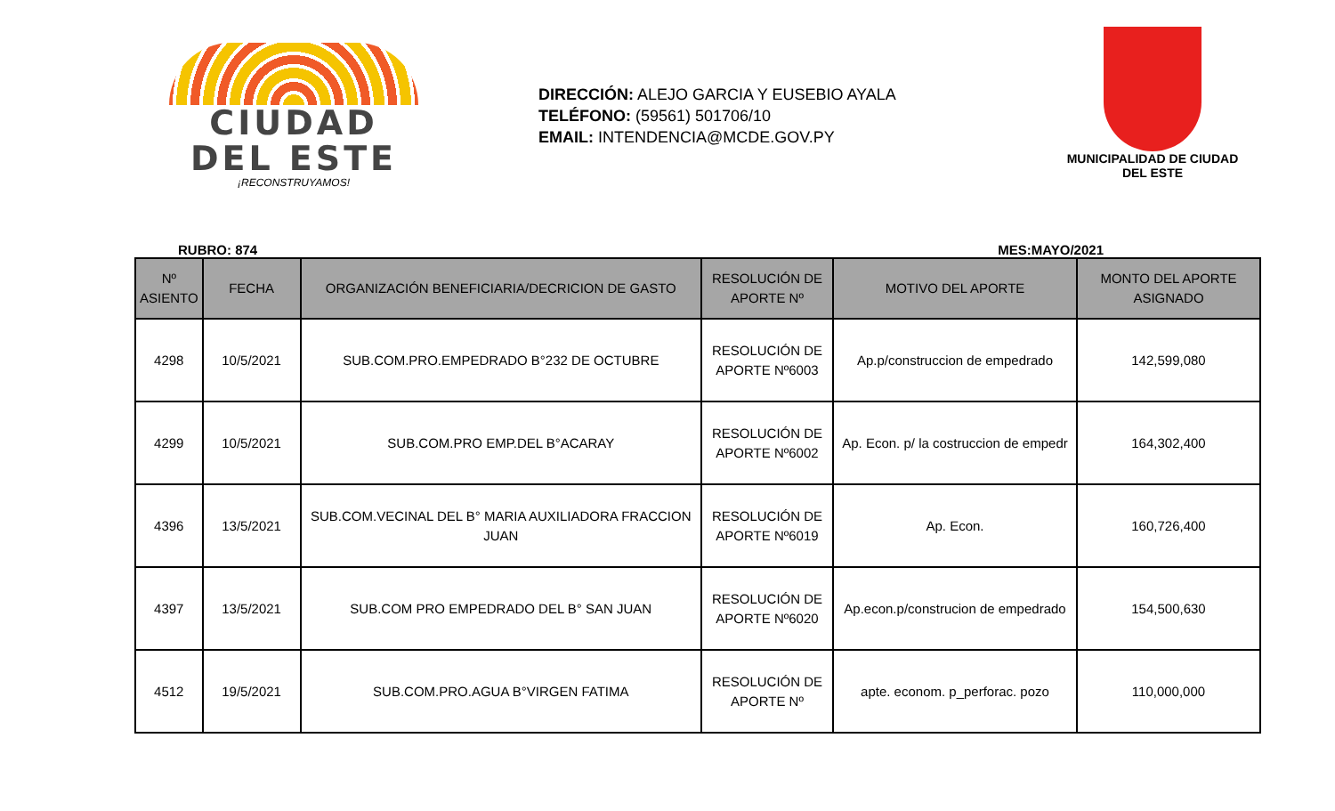CIUDAD
DEL ESTE
¡RECONSTRUYAMOS!
DIRECCIÓN: ALEJO GARCIA Y EUSEBIO AYALA
TELÉFONO: (59561) 501706/10
EMAIL: INTENDENCIA@MCDE.GOV.PY
MUNICIPALIDAD DE CIUDAD DEL ESTE
RUBRO: 874 MES:MAYO/2021
| Nº ASIENTO | FECHA | ORGANIZACIÓN BENEFICIARIA/DECRICION DE GASTO | RESOLUCIÓN DE APORTE Nº | MOTIVO DEL APORTE | MONTO DEL APORTE ASIGNADO |
| --- | --- | --- | --- | --- | --- |
| 4298 | 10/5/2021 | SUB.COM.PRO.EMPEDRADO B°232 DE OCTUBRE | RESOLUCIÓN DE APORTE Nº6003 | Ap.p/construccion de empedrado | 142,599,080 |
| 4299 | 10/5/2021 | SUB.COM.PRO EMP.DEL B°ACARAY | RESOLUCIÓN DE APORTE Nº6002 | Ap. Econ. p/ la costruccion de empedr | 164,302,400 |
| 4396 | 13/5/2021 | SUB.COM.VECINAL DEL B° MARIA AUXILIADORA FRACCION JUAN | RESOLUCIÓN DE APORTE Nº6019 | Ap. Econ. | 160,726,400 |
| 4397 | 13/5/2021 | SUB.COM PRO EMPEDRADO DEL B° SAN JUAN | RESOLUCIÓN DE APORTE Nº6020 | Ap.econ.p/construcion de empedrado | 154,500,630 |
| 4512 | 19/5/2021 | SUB.COM.PRO.AGUA B°VIRGEN FATIMA | RESOLUCIÓN DE APORTE Nº | apte. econom. p_perforac. pozo | 110,000,000 |